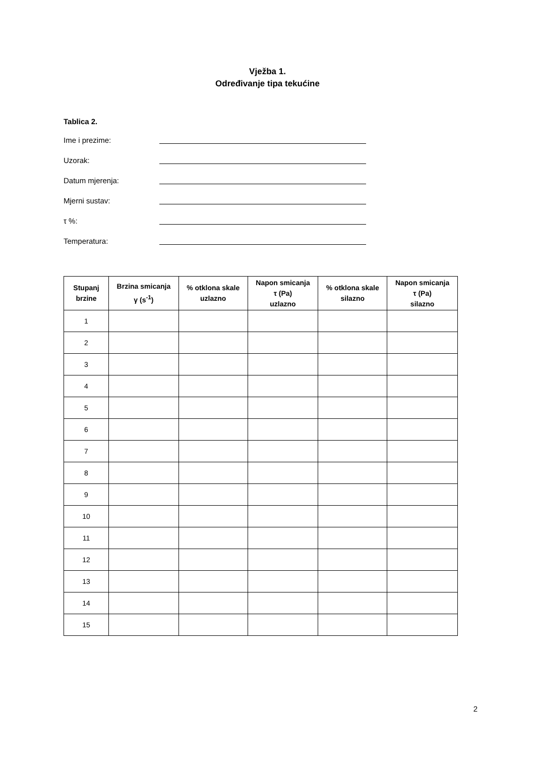Vježba 1.
Određivanje tipa tekućine
Tablica 2.
Ime i prezime:
Uzorak:
Datum mjerenja:
Mjerni sustav:
τ %:
Temperatura:
| Stupanj brzine | Brzina smicanja γ (s<sup>-1</sup>) | % otklona skale uzlazno | Napon smicanja τ (Pa) uzlazno | % otklona skale silazno | Napon smicanja τ (Pa) silazno |
| --- | --- | --- | --- | --- | --- |
| 1 | | | | | |
| 2 | | | | | |
| 3 | | | | | |
| 4 | | | | | |
| 5 | | | | | |
| 6 | | | | | |
| 7 | | | | | |
| 8 | | | | | |
| 9 | | | | | |
| 10 | | | | | |
| 11 | | | | | |
| 12 | | | | | |
| 13 | | | | | |
| 14 | | | | | |
| 15 | | | | | |
2